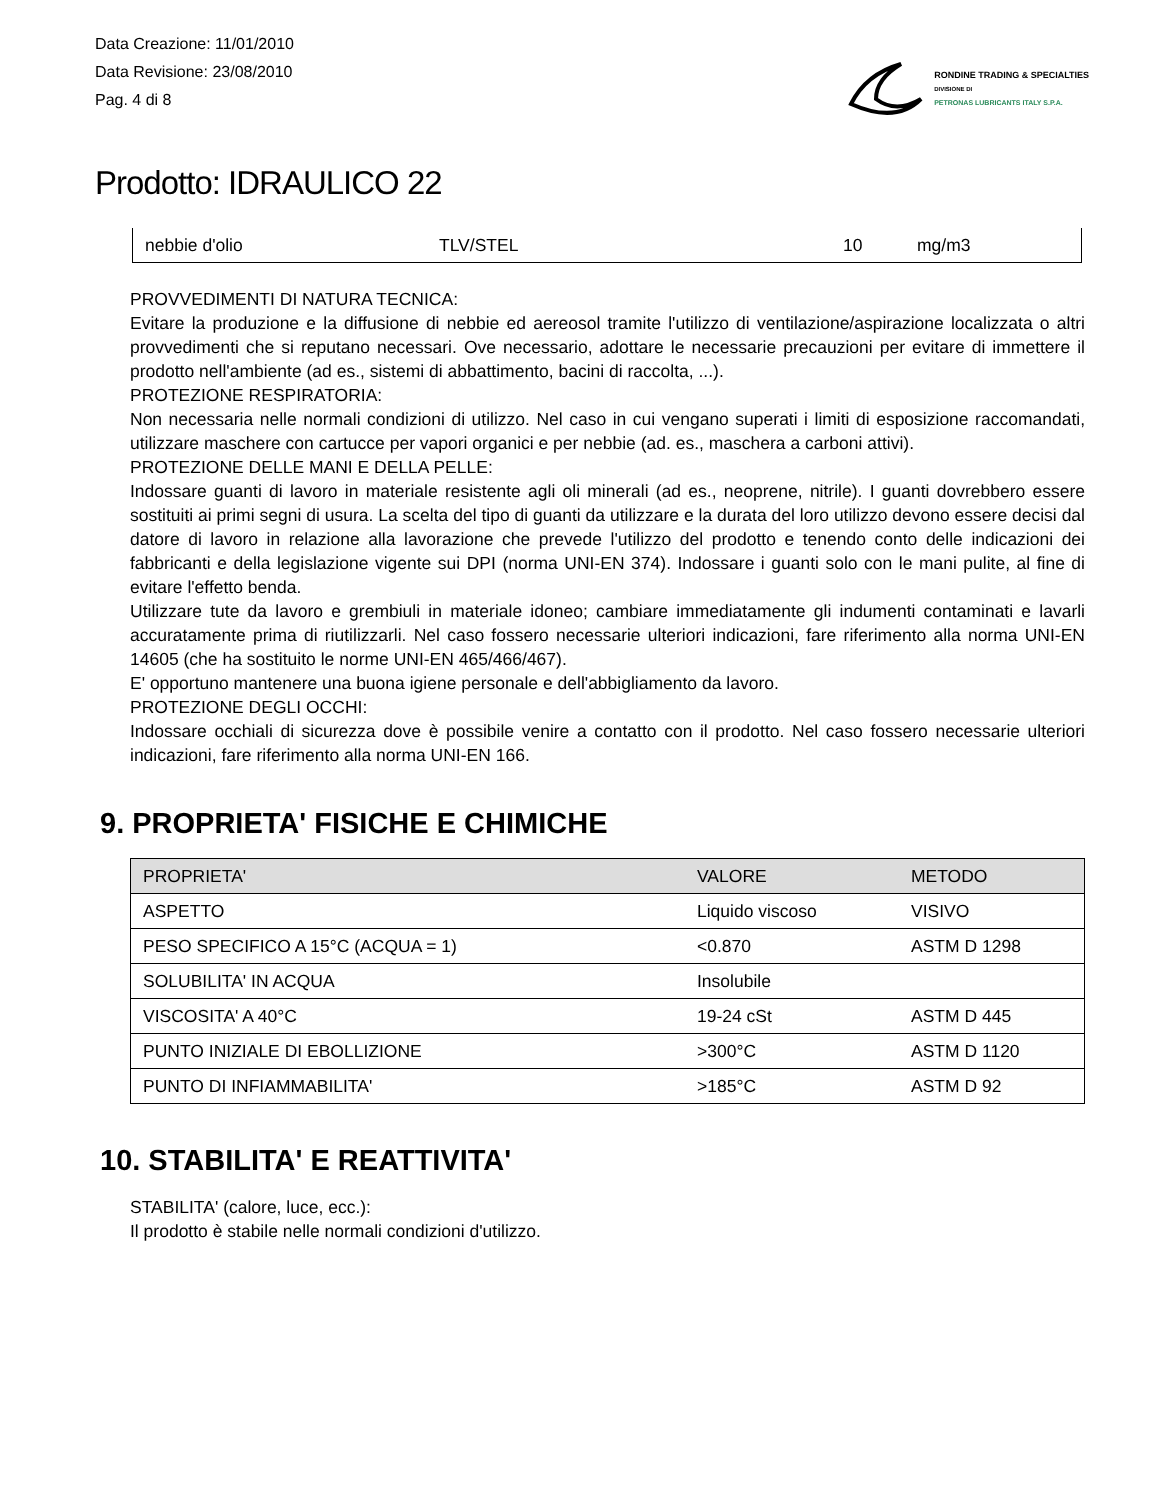Data Creazione: 11/01/2010
Data Revisione: 23/08/2010
Pag. 4 di 8
RONDINE TRADING & SPECIALTIES
DIVISIONE DI
PETRONAS LUBRICANTS ITALY S.P.A.
Prodotto: IDRAULICO 22
| nebbie d'olio | TLV/STEL | 10 | mg/m3 |
PROVVEDIMENTI DI NATURA TECNICA:
Evitare la produzione e la diffusione di nebbie ed aereosol tramite l'utilizzo di ventilazione/aspirazione localizzata o altri provvedimenti che si reputano necessari. Ove necessario, adottare le necessarie precauzioni per evitare di immettere il prodotto nell'ambiente (ad es., sistemi di abbattimento, bacini di raccolta, ...).
PROTEZIONE RESPIRATORIA:
Non necessaria nelle normali condizioni di utilizzo. Nel caso in cui vengano superati i limiti di esposizione raccomandati, utilizzare maschere con cartucce per vapori organici e per nebbie (ad. es., maschera a carboni attivi).
PROTEZIONE DELLE MANI E DELLA PELLE:
Indossare guanti di lavoro in materiale resistente agli oli minerali (ad es., neoprene, nitrile). I guanti dovrebbero essere sostituiti ai primi segni di usura. La scelta del tipo di guanti da utilizzare e la durata del loro utilizzo devono essere decisi dal datore di lavoro in relazione alla lavorazione che prevede l'utilizzo del prodotto e tenendo conto delle indicazioni dei fabbricanti e della legislazione vigente sui DPI (norma UNI-EN 374). Indossare i guanti solo con le mani pulite, al fine di evitare l'effetto benda.
Utilizzare tute da lavoro e grembiuli in materiale idoneo; cambiare immediatamente gli indumenti contaminati e lavarli accuratamente prima di riutilizzarli. Nel caso fossero necessarie ulteriori indicazioni, fare riferimento alla norma UNI-EN 14605 (che ha sostituito le norme UNI-EN 465/466/467).
E' opportuno mantenere una buona igiene personale e dell'abbigliamento da lavoro.
PROTEZIONE DEGLI OCCHI:
Indossare occhiali di sicurezza dove è possibile venire a contatto con il prodotto. Nel caso fossero necessarie ulteriori indicazioni, fare riferimento alla norma UNI-EN 166.
9. PROPRIETA' FISICHE E CHIMICHE
| PROPRIETA' | VALORE | METODO |
| --- | --- | --- |
| ASPETTO | Liquido viscoso | VISIVO |
| PESO SPECIFICO A 15°C (ACQUA = 1) | <0.870 | ASTM D 1298 |
| SOLUBILITA' IN ACQUA | Insolubile | |
| VISCOSITA' A 40°C | 19-24 cSt | ASTM D 445 |
| PUNTO INIZIALE DI EBOLLIZIONE | >300°C | ASTM D 1120 |
| PUNTO DI INFIAMMABILITA' | >185°C | ASTM D 92 |
10. STABILITA' E REATTIVITA'
STABILITA' (calore, luce, ecc.):
Il prodotto è stabile nelle normali condizioni d'utilizzo.